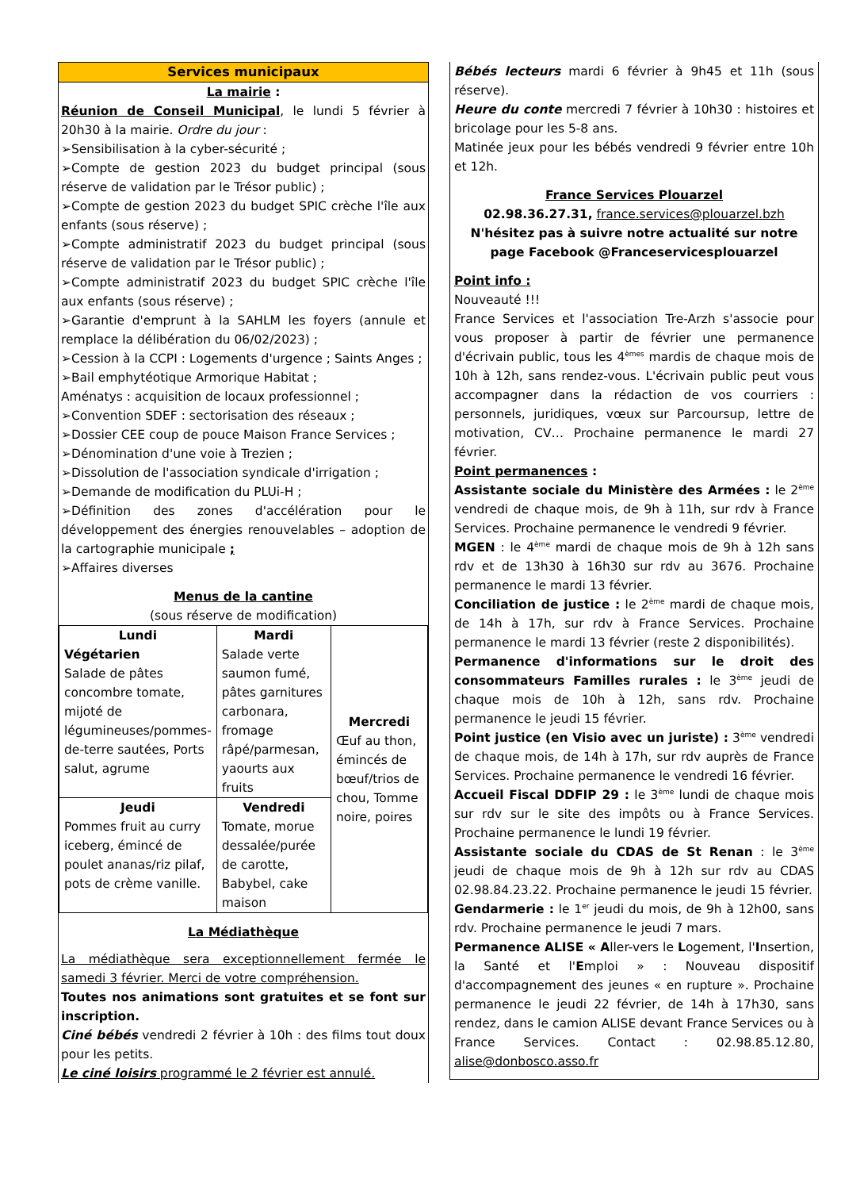Services municipaux
La mairie :
Réunion de Conseil Municipal, le lundi 5 février à 20h30 à la mairie. Ordre du jour :
➢Sensibilisation à la cyber-sécurité ;
➢Compte de gestion 2023 du budget principal (sous réserve de validation par le Trésor public) ;
➢Compte de gestion 2023 du budget SPIC crèche l'île aux enfants (sous réserve) ;
➢Compte administratif 2023 du budget principal (sous réserve de validation par le Trésor public) ;
➢Compte administratif 2023 du budget SPIC crèche l'île aux enfants (sous réserve) ;
➢Garantie d'emprunt à la SAHLM les foyers (annule et remplace la délibération du 06/02/2023) ;
➢Cession à la CCPI : Logements d'urgence ; Saints Anges ;
➢Bail emphytéotique Armorique Habitat ;
Aménatys : acquisition de locaux professionnel ;
➢Convention SDEF : sectorisation des réseaux ;
➢Dossier CEE coup de pouce Maison France Services ;
➢Dénomination d'une voie à Trezien ;
➢Dissolution de l'association syndicale d'irrigation ;
➢Demande de modification du PLUi-H ;
➢Définition des zones d'accélération pour le développement des énergies renouvelables – adoption de la cartographie municipale ;
➢Affaires diverses
Menus de la cantine
(sous réserve de modification)
| Lundi Végétarien Salade de pâtes concombre tomate, mijoté de légumineuses/pommes-de-terre sautées, Ports salut, agrume | Mardi Salade verte saumon fumé, pâtes garnitures carbonara, fromage râpé/parmesan, yaourts aux fruits | Mercredi Œuf au thon, émincés de bœuf/trios de chou, Tomme noire, poires |
| Jeudi Pommes fruit au curry iceberg, émincé de poulet ananas/riz pilaf, pots de crème vanille. | Vendredi Tomate, morue dessalée/purée de carotte, Babybel, cake maison | |
La Médiathèque
La médiathèque sera exceptionnellement fermée le samedi 3 février. Merci de votre compréhension.
Toutes nos animations sont gratuites et se font sur inscription.
Ciné bébés vendredi 2 février à 10h : des films tout doux pour les petits.
Le ciné loisirs programmé le 2 février est annulé.
Bébés lecteurs mardi 6 février à 9h45 et 11h (sous réserve).
Heure du conte mercredi 7 février à 10h30 : histoires et bricolage pour les 5-8 ans.
Matinée jeux pour les bébés vendredi 9 février entre 10h et 12h.
France Services Plouarzel
02.98.36.27.31, france.services@plouarzel.bzh
N'hésitez pas à suivre notre actualité sur notre page Facebook @Franceservicesplouarzel
Point info :
Nouveauté !!!
France Services et l'association Tre-Arzh s'associe pour vous proposer à partir de février une permanence d'écrivain public, tous les 4<sup>èmes</sup> mardis de chaque mois de 10h à 12h, sans rendez-vous. L'écrivain public peut vous accompagner dans la rédaction de vos courriers : personnels, juridiques, vœux sur Parcoursup, lettre de motivation, CV… Prochaine permanence le mardi 27 février.
Point permanences :
Assistante sociale du Ministère des Armées : le 2<sup>ème</sup> vendredi de chaque mois, de 9h à 11h, sur rdv à France Services. Prochaine permanence le vendredi 9 février.
MGEN : le 4<sup>ème</sup> mardi de chaque mois de 9h à 12h sans rdv et de 13h30 à 16h30 sur rdv au 3676. Prochaine permanence le mardi 13 février.
Conciliation de justice : le 2<sup>ème</sup> mardi de chaque mois, de 14h à 17h, sur rdv à France Services. Prochaine permanence le mardi 13 février (reste 2 disponibilités).
Permanence d'informations sur le droit des consommateurs Familles rurales : le 3<sup>ème</sup> jeudi de chaque mois de 10h à 12h, sans rdv. Prochaine permanence le jeudi 15 février.
Point justice (en Visio avec un juriste) : 3<sup>ème</sup> vendredi de chaque mois, de 14h à 17h, sur rdv auprès de France Services. Prochaine permanence le vendredi 16 février.
Accueil Fiscal DDFIP 29 : le 3<sup>ème</sup> lundi de chaque mois sur rdv sur le site des impôts ou à France Services. Prochaine permanence le lundi 19 février.
Assistante sociale du CDAS de St Renan : le 3<sup>ème</sup> jeudi de chaque mois de 9h à 12h sur rdv au CDAS 02.98.84.23.22. Prochaine permanence le jeudi 15 février.
Gendarmerie : le 1<sup>er</sup> jeudi du mois, de 9h à 12h00, sans rdv. Prochaine permanence le jeudi 7 mars.
Permanence ALISE « Aller-vers le Logement, l'Insertion, la Santé et l'Emploi » : Nouveau dispositif d'accompagnement des jeunes « en rupture ». Prochaine permanence le jeudi 22 février, de 14h à 17h30, sans rendez, dans le camion ALISE devant France Services ou à France Services. Contact : 02.98.85.12.80, alise@donbosco.asso.fr